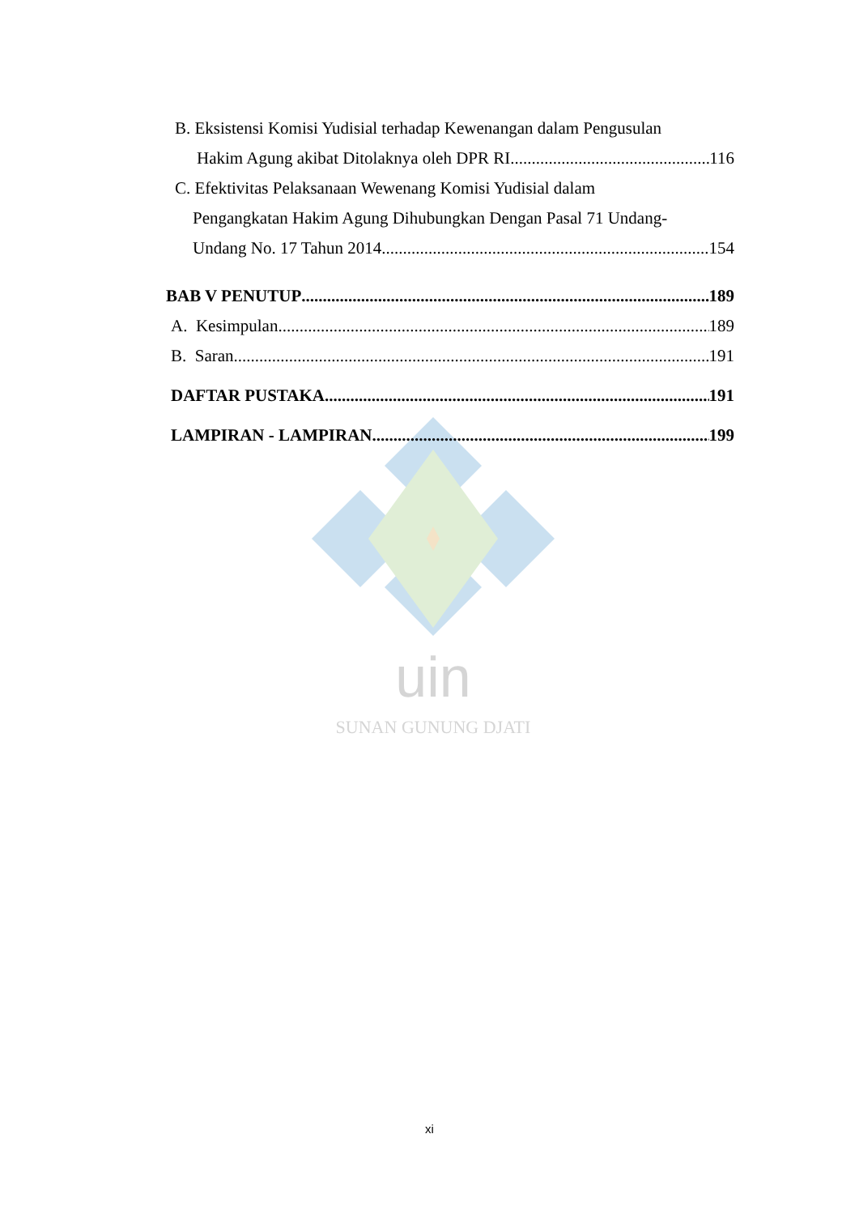uin
SUNAN GUNUNG DJATI
B. Eksistensi Komisi Yudisial terhadap Kewenangan dalam Pengusulan
Hakim Agung akibat Ditolaknya oleh DPR RI 116
C. Efektivitas Pelaksanaan Wewenang Komisi Yudisial dalam
Pengangkatan Hakim Agung Dihubungkan Dengan Pasal 71 Undang-
Undang No. 17 Tahun 2014 154
BAB V PENUTUP 189
A. Kesimpulan 189
B. Saran 191
DAFTAR PUSTAKA 191
LAMPIRAN - LAMPIRAN 199
xi